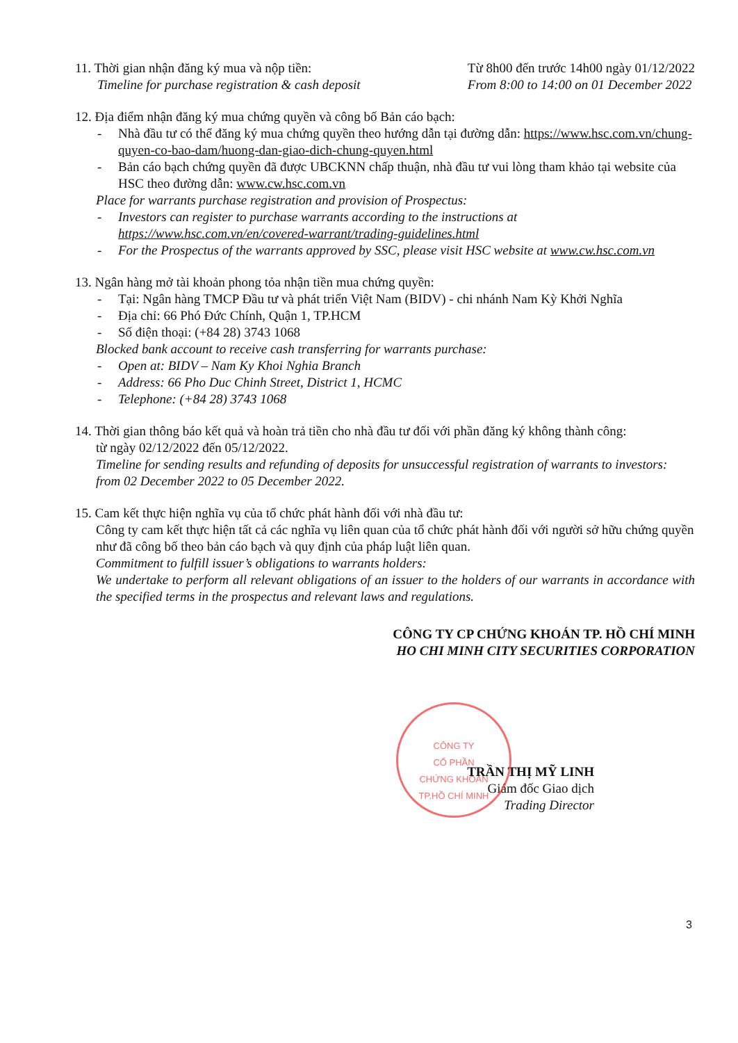11. Thời gian nhận đăng ký mua và nộp tiền:
Timeline for purchase registration & cash deposit
Từ 8h00 đến trước 14h00 ngày 01/12/2022
From 8:00 to 14:00 on 01 December 2022
12. Địa điểm nhận đăng ký mua chứng quyền và công bố Bản cáo bạch:
- Nhà đầu tư có thể đăng ký mua chứng quyền theo hướng dẫn tại đường dẫn: https://www.hsc.com.vn/chung-quyen-co-bao-dam/huong-dan-giao-dich-chung-quyen.html
- Bản cáo bạch chứng quyền đã được UBCKNN chấp thuận, nhà đầu tư vui lòng tham khảo tại website của HSC theo đường dẫn: www.cw.hsc.com.vn
Place for warrants purchase registration and provision of Prospectus:
- Investors can register to purchase warrants according to the instructions at https://www.hsc.com.vn/en/covered-warrant/trading-guidelines.html
- For the Prospectus of the warrants approved by SSC, please visit HSC website at www.cw.hsc.com.vn
13. Ngân hàng mở tài khoản phong tỏa nhận tiền mua chứng quyền:
- Tại: Ngân hàng TMCP Đầu tư và phát triển Việt Nam (BIDV) - chi nhánh Nam Kỳ Khởi Nghĩa
- Địa chỉ: 66 Phó Đức Chính, Quận 1, TP.HCM
- Số điện thoại: (+84 28) 3743 1068
Blocked bank account to receive cash transferring for warrants purchase:
- Open at: BIDV – Nam Ky Khoi Nghia Branch
- Address: 66 Pho Duc Chinh Street, District 1, HCMC
- Telephone: (+84 28) 3743 1068
14. Thời gian thông báo kết quả và hoàn trả tiền cho nhà đầu tư đối với phần đăng ký không thành công:
từ ngày 02/12/2022 đến 05/12/2022.
Timeline for sending results and refunding of deposits for unsuccessful registration of warrants to investors: from 02 December 2022 to 05 December 2022.
15. Cam kết thực hiện nghĩa vụ của tổ chức phát hành đối với nhà đầu tư:
Công ty cam kết thực hiện tất cả các nghĩa vụ liên quan của tổ chức phát hành đối với người sở hữu chứng quyền như đã công bố theo bản cáo bạch và quy định của pháp luật liên quan.
Commitment to fulfill issuer’s obligations to warrants holders:
We undertake to perform all relevant obligations of an issuer to the holders of our warrants in accordance with the specified terms in the prospectus and relevant laws and regulations.
CÔNG TY CP CHỨNG KHOÁN TP. HỒ CHÍ MINH
HO CHI MINH CITY SECURITIES CORPORATION
TRẦN THỊ MỸ LINH
Giám đốc Giao dịch
Trading Director
CÔNG TY
CỔ PHẦN
CHỨNG KHOÁN
TP.HỒ CHÍ MINH
3